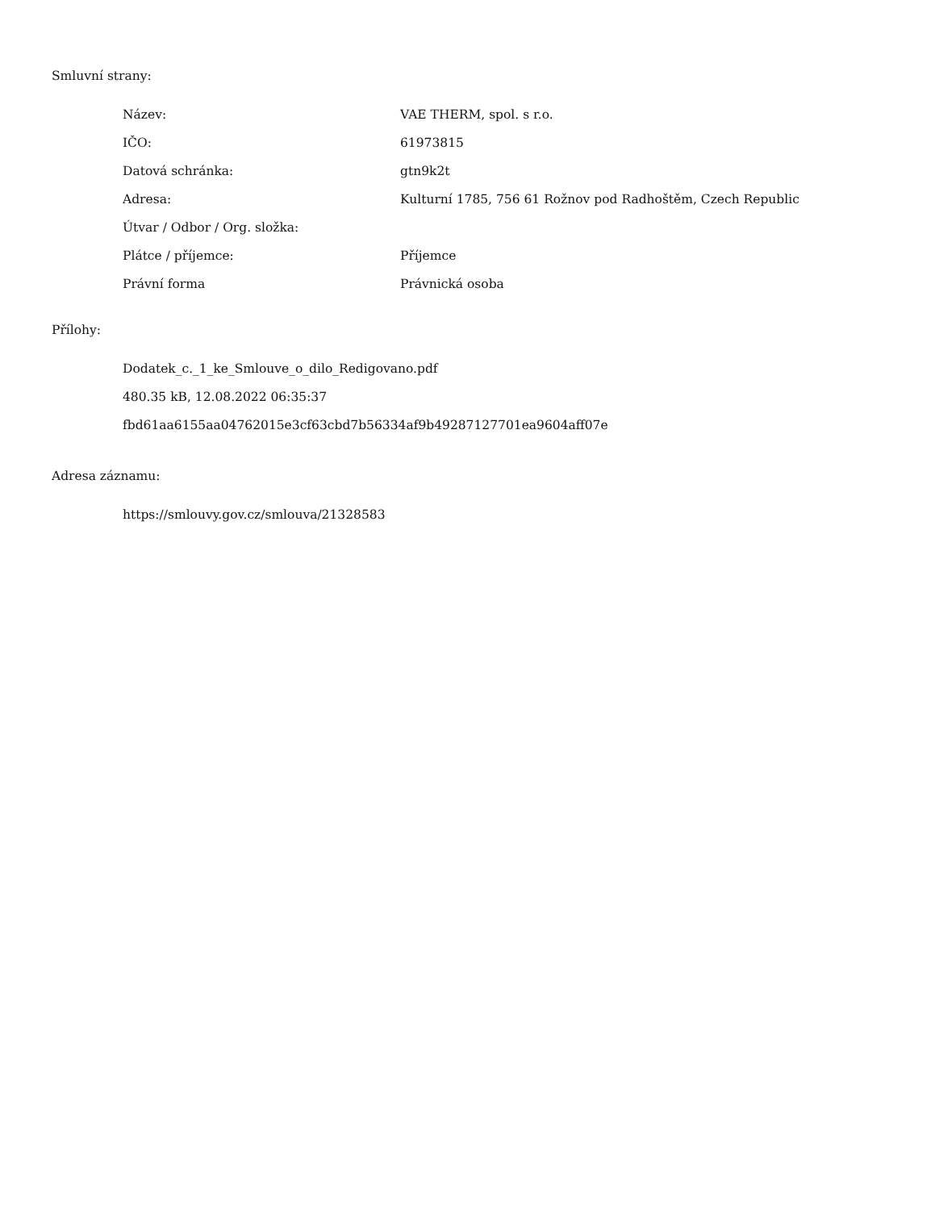Smluvní strany:
| Název: | VAE THERM, spol. s r.o. |
| IČO: | 61973815 |
| Datová schránka: | gtn9k2t |
| Adresa: | Kulturní 1785, 756 61 Rožnov pod Radhoštěm, Czech Republic |
| Útvar / Odbor / Org. složka: | |
| Plátce / příjemce: | Příjemce |
| Právní forma | Právnická osoba |
Přílohy:
Dodatek_c._1_ke_Smlouve_o_dilo_Redigovano.pdf
480.35 kB, 12.08.2022 06:35:37
fbd61aa6155aa04762015e3cf63cbd7b56334af9b49287127701ea9604aff07e
Adresa záznamu:
https://smlouvy.gov.cz/smlouva/21328583